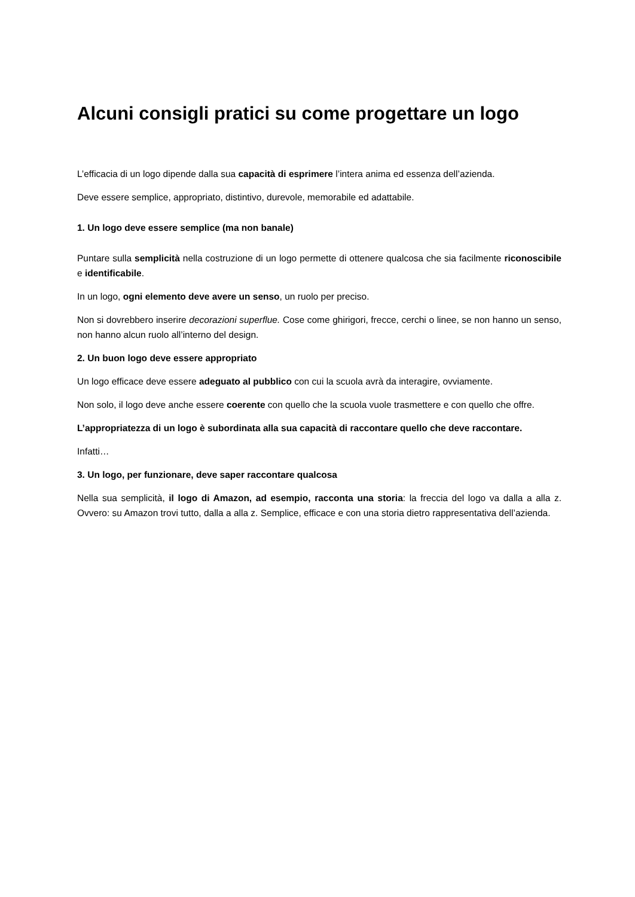Alcuni consigli pratici su come progettare un logo
L’efficacia di un logo dipende dalla sua capacità di esprimere l’intera anima ed essenza dell’azienda.
Deve essere semplice, appropriato, distintivo, durevole, memorabile ed adattabile.
1. Un logo deve essere semplice (ma non banale)
Puntare sulla semplicità nella costruzione di un logo permette di ottenere qualcosa che sia facilmente riconoscibile e identificabile.
In un logo, ogni elemento deve avere un senso, un ruolo per preciso.
Non si dovrebbero inserire decorazioni superflue. Cose come ghirigori, frecce, cerchi o linee, se non hanno un senso, non hanno alcun ruolo all’interno del design.
2. Un buon logo deve essere appropriato
Un logo efficace deve essere adeguato al pubblico con cui la scuola avrà da interagire, ovviamente.
Non solo, il logo deve anche essere coerente con quello che la scuola vuole trasmettere e con quello che offre.
L’appropriatezza di un logo è subordinata alla sua capacità di raccontare quello che deve raccontare.
Infatti…
3. Un logo, per funzionare, deve saper raccontare qualcosa
Nella sua semplicità, il logo di Amazon, ad esempio, racconta una storia: la freccia del logo va dalla a alla z. Ovvero: su Amazon trovi tutto, dalla a alla z. Semplice, efficace e con una storia dietro rappresentativa dell’azienda.